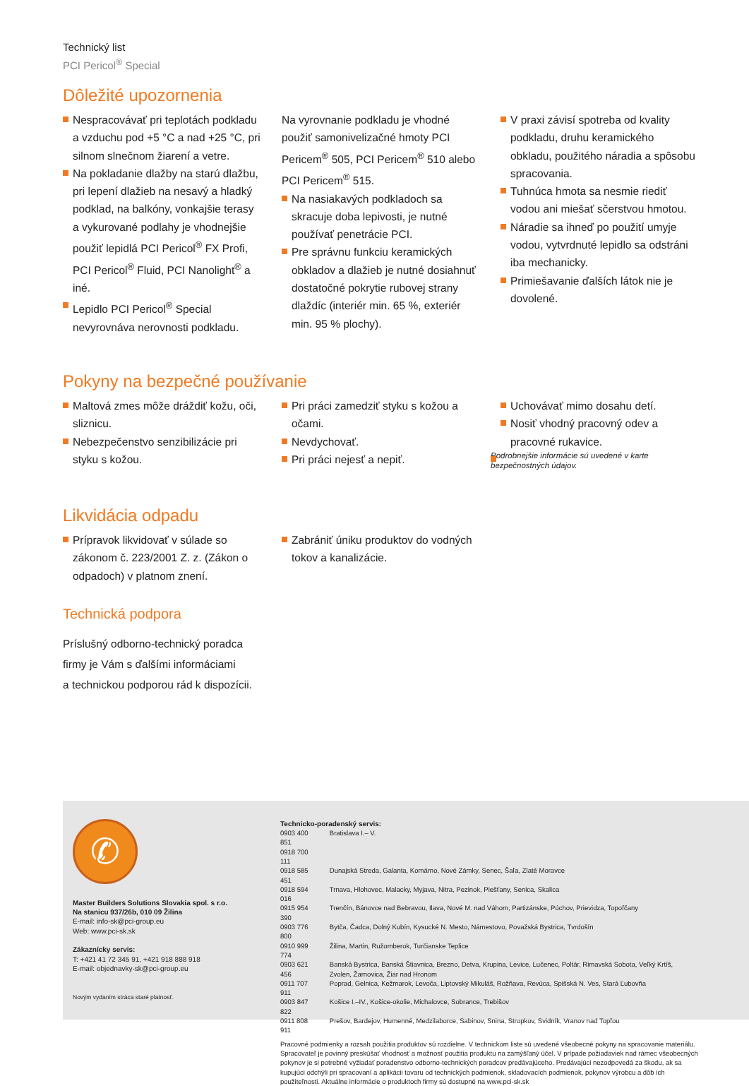Technický list
PCI Pericol<sup>®</sup> Special
Dôležité upozornenia
Nespracovávať pri teplotách podkladu a vzduchu pod +5 °C a nad +25 °C, pri silnom slnečnom žiarení a vetre.
Na pokladanie dlažby na starú dlažbu, pri lepení dlažieb na nesavý a hladký podklad, na balkóny, vonkajšie terasy a vykurované podlahy je vhodnejšie použiť lepidlá PCI Pericol<sup>®</sup> FX Profi, PCI Pericol<sup>®</sup> Fluid, PCI Nanolight<sup>®</sup> a iné.
Lepidlo PCI Pericol<sup>®</sup> Special nevyrovnáva nerovnosti podkladu.
Na vyrovnanie podkladu je vhodné použiť samonivelizačné hmoty PCI Pericem<sup>®</sup> 505, PCI Pericem<sup>®</sup> 510 alebo PCI Pericem<sup>®</sup> 515.
Na nasiakavých podkladoch sa skracuje doba lepivosti, je nutné používať penetrácie PCI.
Pre správnu funkciu keramických obkladov a dlažieb je nutné dosiahnuť dostatočné pokrytie rubovej strany dlaždíc (interiér min. 65 %, exteriér min. 95 % plochy).
V praxi závisí spotreba od kvality podkladu, druhu keramického obkladu, použitého náradia a spôsobu spracovania.
Tuhnúca hmota sa nesmie riediť vodou ani miešať sčerstvou hmotou.
Náradie sa ihneď po použití umyje vodou, vytvrdnuté lepidlo sa odstráni iba mechanicky.
Primiešavanie ďalších látok nie je dovolené.
Pokyny na bezpečné používanie
Maltová zmes môže dráždiť kožu, oči, sliznicu.
Nebezpečenstvo senzibilizácie pri styku s kožou.
Pri práci zamedziť styku s kožou a očami.
Nevdychovať.
Pri práci nejesť a nepiť.
Uchovávať mimo dosahu detí.
Nosiť vhodný pracovný odev a pracovné rukavice.
Podrobnejšie informácie sú uvedené v karte bezpečnostných údajov.
Likvidácia odpadu
Prípravok likvidovať v súlade so zákonom č. 223/2001 Z. z. (Zákon o odpadoch) v platnom znení.
Zabrániť úniku produktov do vodných tokov a kanalizácie.
Technická podpora
Príslušný odborno-technický poradca
firmy je Vám s ďalšími informáciami
a technickou podporou rád k dispozícii.
✆
Master Builders Solutions Slovakia spol. s r.o.
Na stanicu 937/26b, 010 09 Žilina
E-mail: info-sk@pci-group.eu
Web: www.pci-sk.sk
Zákaznícky servis:
T: +421 41 72 345 91, +421 918 888 918
E-mail: objednavky-sk@pci-group.eu
Novým vydaním stráca staré platnosť.
Technicko-poradenský servis:
| 0903 400 851 0918 700 111 | Bratislava I.– V. |
| 0918 585 451 | Dunajská Streda, Galanta, Komárno, Nové Zámky, Senec, Šaľa, Zlaté Moravce |
| 0918 594 016 | Trnava, Hlohovec, Malacky, Myjava, Nitra, Pezinok, Piešťany, Senica, Skalica |
| 0915 954 390 | Trenčín, Bánovce nad Bebravou, Ilava, Nové M. nad Váhom, Partizánske, Púchov, Prievidza, Topoľčany |
| 0903 776 800 | Bytča, Čadca, Dolný Kubín, Kysucké N. Mesto, Námestovo, Považská Bystrica, Tvrdošín |
| 0910 999 774 | Žilina, Martin, Ružomberok, Turčianske Teplice |
| 0903 621 456 | Banská Bystrica, Banská Štiavnica, Brezno, Detva, Krupina, Levice, Lučenec, Poltár, Rimavská Sobota, Veľký Krtíš, Zvolen, Žarnovica, Žiar nad Hronom |
| 0911 707 911 | Poprad, Gelnica, Kežmarok, Levoča, Liptovský Mikuláš, Rožňava, Revúca, Spišská N. Ves, Stará Ľubovňa |
| 0903 847 822 | Košice I.–IV., Košice-okolie, Michalovce, Sobrance, Trebišov |
| 0911 808 911 | Prešov, Bardejov, Humenné, Medzilaborce, Sabinov, Snina, Stropkov, Svidník, Vranov nad Topľou |
Pracovné podmienky a rozsah použitia produktov sú rozdielne. V technickom liste sú uvedené všeobecné pokyny na spracovanie materiálu. Spracovateľ je povinný preskúšať vhodnosť a možnosť použitia produktu na zamýšľaný účel. V prípade požiadaviek nad rámec všeobecných pokynov je si potrebné vyžiadať poradenstvo odborno-technických poradcov predávajúceho. Predávajúci nezodpovedá za škodu, ak sa kupujúci odchýli pri spracovaní a aplikácii tovaru od technických podmienok, skladovacích podmienok, pokynov výrobcu a dôb ich použiteľnosti. Aktuálne informácie o produktoch firmy sú dostupné na www.pci-sk.sk